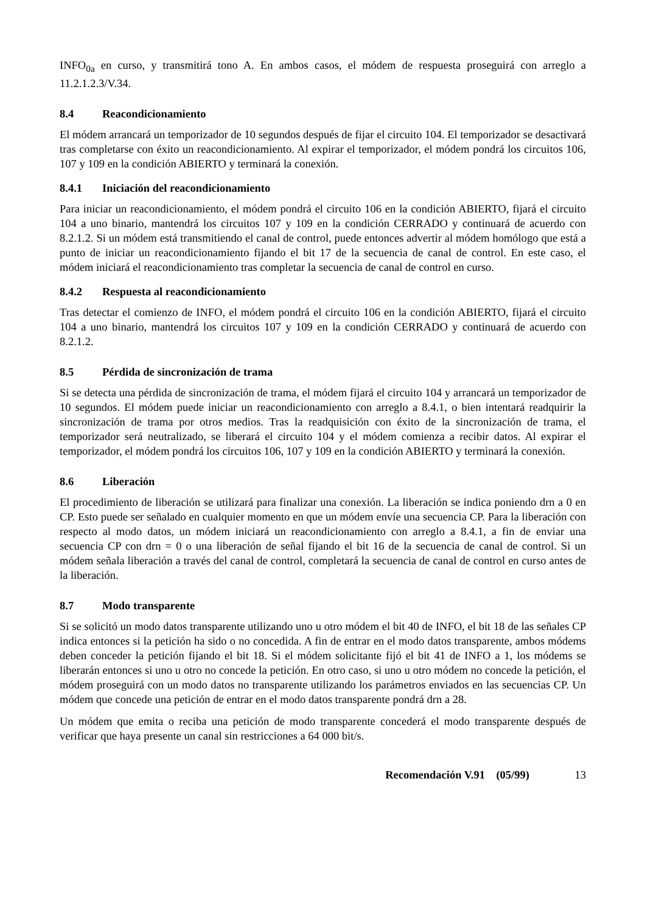INFO<sub>0a</sub> en curso, y transmitirá tono A. En ambos casos, el módem de respuesta proseguirá con arreglo a 11.2.1.2.3/V.34.
8.4 Reacondicionamiento
El módem arrancará un temporizador de 10 segundos después de fijar el circuito 104. El temporizador se desactivará tras completarse con éxito un reacondicionamiento. Al expirar el temporizador, el módem pondrá los circuitos 106, 107 y 109 en la condición ABIERTO y terminará la conexión.
8.4.1 Iniciación del reacondicionamiento
Para iniciar un reacondicionamiento, el módem pondrá el circuito 106 en la condición ABIERTO, fijará el circuito 104 a uno binario, mantendrá los circuitos 107 y 109 en la condición CERRADO y continuará de acuerdo con 8.2.1.2. Si un módem está transmitiendo el canal de control, puede entonces advertir al módem homólogo que está a punto de iniciar un reacondicionamiento fijando el bit 17 de la secuencia de canal de control. En este caso, el módem iniciará el reacondicionamiento tras completar la secuencia de canal de control en curso.
8.4.2 Respuesta al reacondicionamiento
Tras detectar el comienzo de INFO, el módem pondrá el circuito 106 en la condición ABIERTO, fijará el circuito 104 a uno binario, mantendrá los circuitos 107 y 109 en la condición CERRADO y continuará de acuerdo con 8.2.1.2.
8.5 Pérdida de sincronización de trama
Si se detecta una pérdida de sincronización de trama, el módem fijará el circuito 104 y arrancará un temporizador de 10 segundos. El módem puede iniciar un reacondicionamiento con arreglo a 8.4.1, o bien intentará readquirir la sincronización de trama por otros medios. Tras la readquisición con éxito de la sincronización de trama, el temporizador será neutralizado, se liberará el circuito 104 y el módem comienza a recibir datos. Al expirar el temporizador, el módem pondrá los circuitos 106, 107 y 109 en la condición ABIERTO y terminará la conexión.
8.6 Liberación
El procedimiento de liberación se utilizará para finalizar una conexión. La liberación se indica poniendo drn a 0 en CP. Esto puede ser señalado en cualquier momento en que un módem envíe una secuencia CP. Para la liberación con respecto al modo datos, un módem iniciará un reacondicionamiento con arreglo a 8.4.1, a fin de enviar una secuencia CP con drn = 0 o una liberación de señal fijando el bit 16 de la secuencia de canal de control. Si un módem señala liberación a través del canal de control, completará la secuencia de canal de control en curso antes de la liberación.
8.7 Modo transparente
Si se solicitó un modo datos transparente utilizando uno u otro módem el bit 40 de INFO, el bit 18 de las señales CP indica entonces si la petición ha sido o no concedida. A fin de entrar en el modo datos transparente, ambos módems deben conceder la petición fijando el bit 18. Si el módem solicitante fijó el bit 41 de INFO a 1, los módems se liberarán entonces si uno u otro no concede la petición. En otro caso, si uno u otro módem no concede la petición, el módem proseguirá con un modo datos no transparente utilizando los parámetros enviados en las secuencias CP. Un módem que concede una petición de entrar en el modo datos transparente pondrá drn a 28.
Un módem que emita o reciba una petición de modo transparente concederá el modo transparente después de verificar que haya presente un canal sin restricciones a 64 000 bit/s.
Recomendación V.91 (05/99) 13